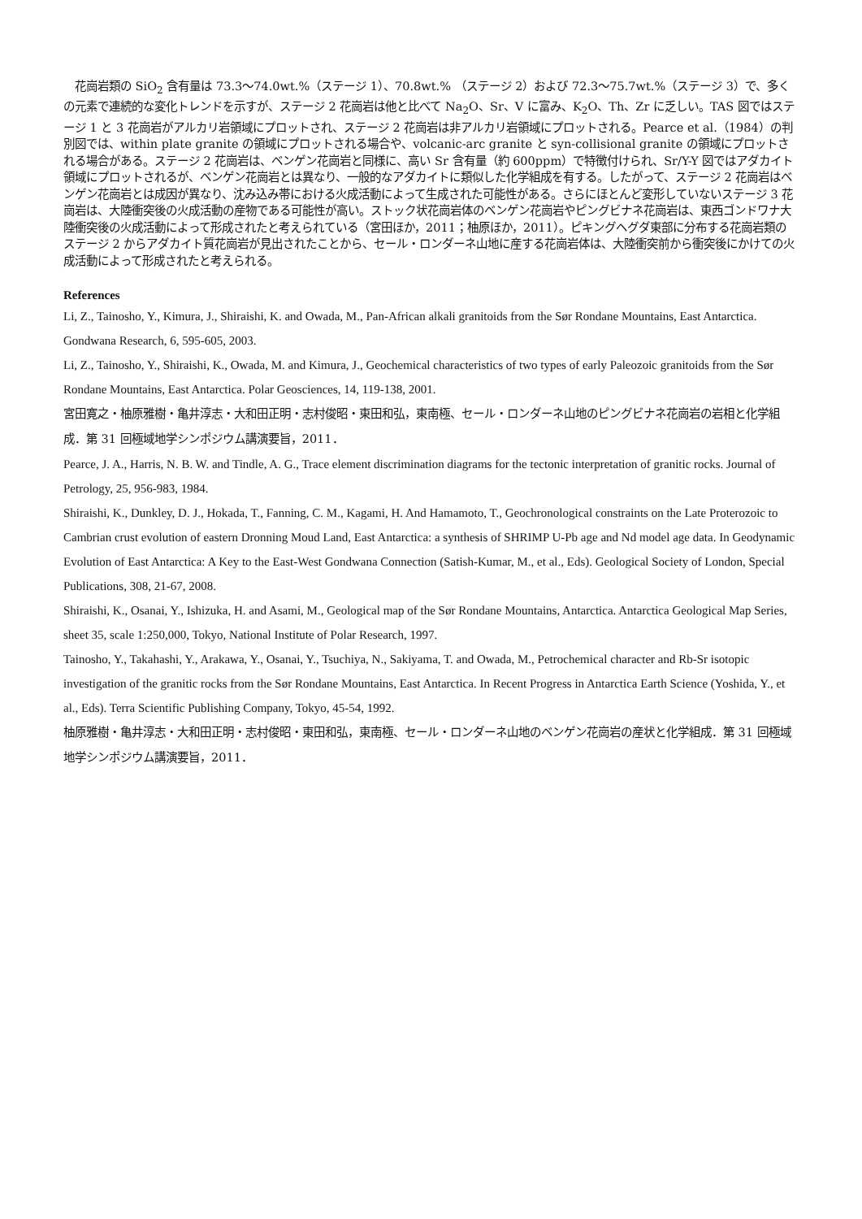花崗岩類の SiO<sub>2</sub> 含有量は 73.3〜74.0wt.%（ステージ 1）、70.8wt.% （ステージ 2）および 72.3〜75.7wt.%（ステージ 3）で、多くの元素で連続的な変化トレンドを示すが、ステージ 2 花崗岩は他と比べて Na<sub>2</sub>O、Sr、V に富み、K<sub>2</sub>O、Th、Zr に乏しい。TAS 図ではステージ 1 と 3 花崗岩がアルカリ岩領域にプロットされ、ステージ 2 花崗岩は非アルカリ岩領域にプロットされる。Pearce et al.（1984）の判別図では、within plate granite の領域にプロットされる場合や、volcanic-arc granite と syn-collisional granite の領域にプロットされる場合がある。ステージ 2 花崗岩は、ベンゲン花崗岩と同様に、高い Sr 含有量（約 600ppm）で特徴付けられ、Sr/Y-Y 図ではアダカイト領域にプロットされるが、ベンゲン花崗岩とは異なり、一般的なアダカイトに類似した化学組成を有する。したがって、ステージ 2 花崗岩はベンゲン花崗岩とは成因が異なり、沈み込み帯における火成活動によって生成された可能性がある。さらにほとんど変形していないステージ 3 花崗岩は、大陸衝突後の火成活動の産物である可能性が高い。ストック状花崗岩体のベンゲン花崗岩やピングビナネ花崗岩は、東西ゴンドワナ大陸衝突後の火成活動によって形成されたと考えられている（宮田ほか，2011；柚原ほか，2011）。ピキングヘグダ東部に分布する花崗岩類のステージ 2 からアダカイト質花崗岩が見出されたことから、セール・ロンダーネ山地に産する花崗岩体は、大陸衝突前から衝突後にかけての火成活動によって形成されたと考えられる。
References
Li, Z., Tainosho, Y., Kimura, J., Shiraishi, K. and Owada, M., Pan-African alkali granitoids from the Sør Rondane Mountains, East Antarctica. Gondwana Research, 6, 595-605, 2003.
Li, Z., Tainosho, Y., Shiraishi, K., Owada, M. and Kimura, J., Geochemical characteristics of two types of early Paleozoic granitoids from the Sør Rondane Mountains, East Antarctica. Polar Geosciences, 14, 119-138, 2001.
宮田寛之・柚原雅樹・亀井淳志・大和田正明・志村俊昭・東田和弘，東南極、セール・ロンダーネ山地のピングビナネ花崗岩の岩相と化学組成．第 31 回極域地学シンポジウム講演要旨，2011．
Pearce, J. A., Harris, N. B. W. and Tindle, A. G., Trace element discrimination diagrams for the tectonic interpretation of granitic rocks. Journal of Petrology, 25, 956-983, 1984.
Shiraishi, K., Dunkley, D. J., Hokada, T., Fanning, C. M., Kagami, H. And Hamamoto, T., Geochronological constraints on the Late Proterozoic to Cambrian crust evolution of eastern Dronning Moud Land, East Antarctica: a synthesis of SHRIMP U-Pb age and Nd model age data. In Geodynamic Evolution of East Antarctica: A Key to the East-West Gondwana Connection (Satish-Kumar, M., et al., Eds). Geological Society of London, Special Publications, 308, 21-67, 2008.
Shiraishi, K., Osanai, Y., Ishizuka, H. and Asami, M., Geological map of the Sør Rondane Mountains, Antarctica. Antarctica Geological Map Series, sheet 35, scale 1:250,000, Tokyo, National Institute of Polar Research, 1997.
Tainosho, Y., Takahashi, Y., Arakawa, Y., Osanai, Y., Tsuchiya, N., Sakiyama, T. and Owada, M., Petrochemical character and Rb-Sr isotopic investigation of the granitic rocks from the Sør Rondane Mountains, East Antarctica. In Recent Progress in Antarctica Earth Science (Yoshida, Y., et al., Eds). Terra Scientific Publishing Company, Tokyo, 45-54, 1992.
柚原雅樹・亀井淳志・大和田正明・志村俊昭・東田和弘，東南極、セール・ロンダーネ山地のベンゲン花崗岩の産状と化学組成．第 31 回極域地学シンポジウム講演要旨，2011．